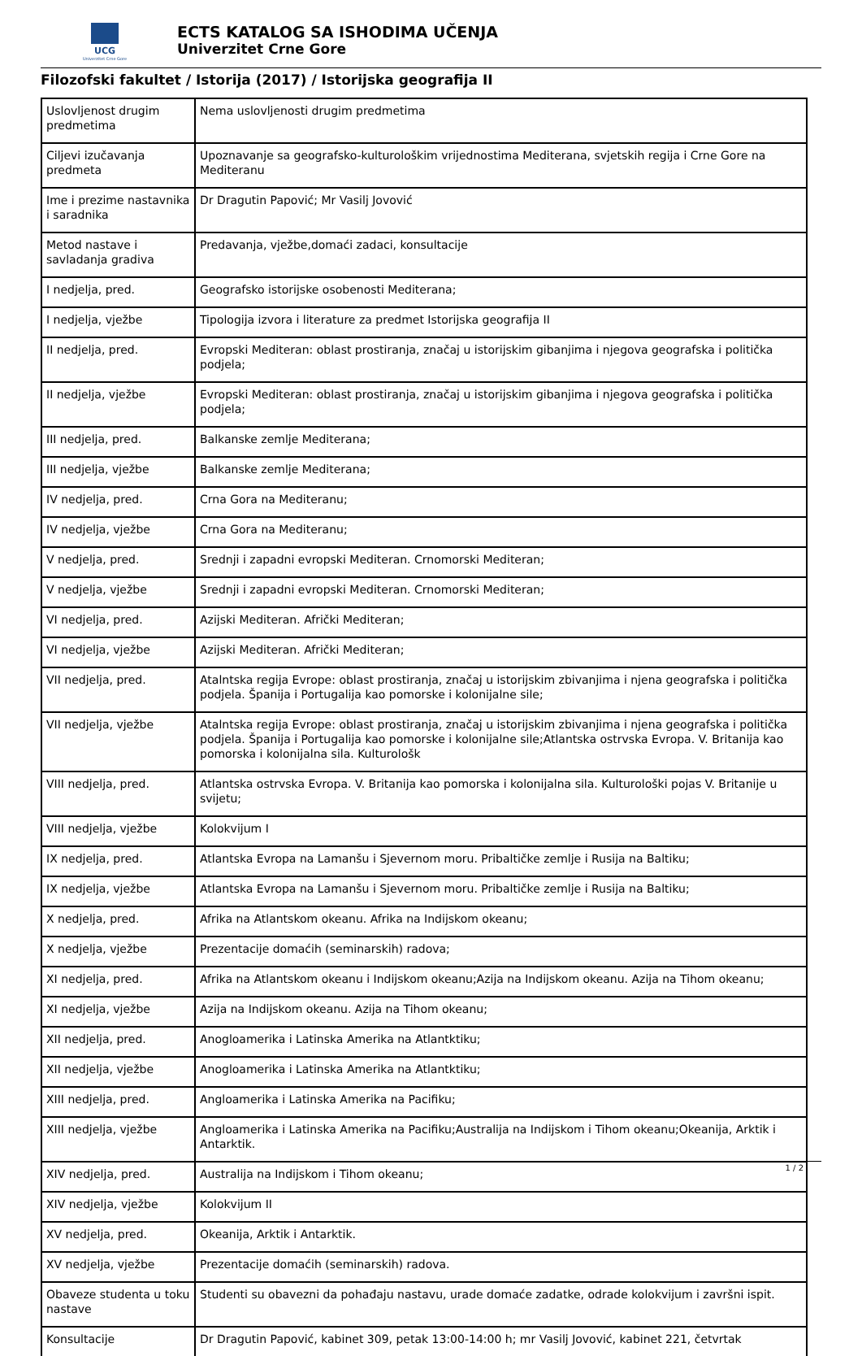UCG
Univerzitet Crne Gore
ECTS KATALOG SA ISHODIMA UČENJA
Univerzitet Crne Gore
Filozofski fakultet / Istorija (2017) / Istorijska geografija II
| Uslovljenost drugim predmetima | Nema uslovljenosti drugim predmetima |
| Ciljevi izučavanja predmeta | Upoznavanje sa geografsko-kulturološkim vrijednostima Mediterana, svjetskih regija i Crne Gore na Mediteranu |
| Ime i prezime nastavnika i saradnika | Dr Dragutin Papović; Mr Vasilj Jovović |
| Metod nastave i savladanja gradiva | Predavanja, vježbe,domaći zadaci, konsultacije |
| I nedjelja, pred. | Geografsko istorijske osobenosti Mediterana; |
| I nedjelja, vježbe | Tipologija izvora i literature za predmet Istorijska geografija II |
| II nedjelja, pred. | Evropski Mediteran: oblast prostiranja, značaj u istorijskim gibanjima i njegova geografska i politička podjela; |
| II nedjelja, vježbe | Evropski Mediteran: oblast prostiranja, značaj u istorijskim gibanjima i njegova geografska i politička podjela; |
| III nedjelja, pred. | Balkanske zemlje Mediterana; |
| III nedjelja, vježbe | Balkanske zemlje Mediterana; |
| IV nedjelja, pred. | Crna Gora na Mediteranu; |
| IV nedjelja, vježbe | Crna Gora na Mediteranu; |
| V nedjelja, pred. | Srednji i zapadni evropski Mediteran. Crnomorski Mediteran; |
| V nedjelja, vježbe | Srednji i zapadni evropski Mediteran. Crnomorski Mediteran; |
| VI nedjelja, pred. | Azijski Mediteran. Afrički Mediteran; |
| VI nedjelja, vježbe | Azijski Mediteran. Afrički Mediteran; |
| VII nedjelja, pred. | Atalntska regija Evrope: oblast prostiranja, značaj u istorijskim zbivanjima i njena geografska i politička podjela. Španija i Portugalija kao pomorske i kolonijalne sile; |
| VII nedjelja, vježbe | Atalntska regija Evrope: oblast prostiranja, značaj u istorijskim zbivanjima i njena geografska i politička podjela. Španija i Portugalija kao pomorske i kolonijalne sile;Atlantska ostrvska Evropa. V. Britanija kao pomorska i kolonijalna sila. Kulturološk |
| VIII nedjelja, pred. | Atlantska ostrvska Evropa. V. Britanija kao pomorska i kolonijalna sila. Kulturološki pojas V. Britanije u svijetu; |
| VIII nedjelja, vježbe | Kolokvijum I |
| IX nedjelja, pred. | Atlantska Evropa na Lamanšu i Sjevernom moru. Pribaltičke zemlje i Rusija na Baltiku; |
| IX nedjelja, vježbe | Atlantska Evropa na Lamanšu i Sjevernom moru. Pribaltičke zemlje i Rusija na Baltiku; |
| X nedjelja, pred. | Afrika na Atlantskom okeanu. Afrika na Indijskom okeanu; |
| X nedjelja, vježbe | Prezentacije domaćih (seminarskih) radova; |
| XI nedjelja, pred. | Afrika na Atlantskom okeanu i Indijskom okeanu;Azija na Indijskom okeanu. Azija na Tihom okeanu; |
| XI nedjelja, vježbe | Azija na Indijskom okeanu. Azija na Tihom okeanu; |
| XII nedjelja, pred. | Anogloamerika i Latinska Amerika na Atlantktiku; |
| XII nedjelja, vježbe | Anogloamerika i Latinska Amerika na Atlantktiku; |
| XIII nedjelja, pred. | Angloamerika i Latinska Amerika na Pacifiku; |
| XIII nedjelja, vježbe | Angloamerika i Latinska Amerika na Pacifiku;Australija na Indijskom i Tihom okeanu;Okeanija, Arktik i Antarktik. |
| XIV nedjelja, pred. | Australija na Indijskom i Tihom okeanu; |
| XIV nedjelja, vježbe | Kolokvijum II |
| XV nedjelja, pred. | Okeanija, Arktik i Antarktik. |
| XV nedjelja, vježbe | Prezentacije domaćih (seminarskih) radova. |
| Obaveze studenta u toku nastave | Studenti su obavezni da pohađaju nastavu, urade domaće zadatke, odrade kolokvijum i završni ispit. |
| Konsultacije | Dr Dragutin Papović, kabinet 309, petak 13:00-14:00 h; mr Vasilj Jovović, kabinet 221, četvrtak |
1 / 2